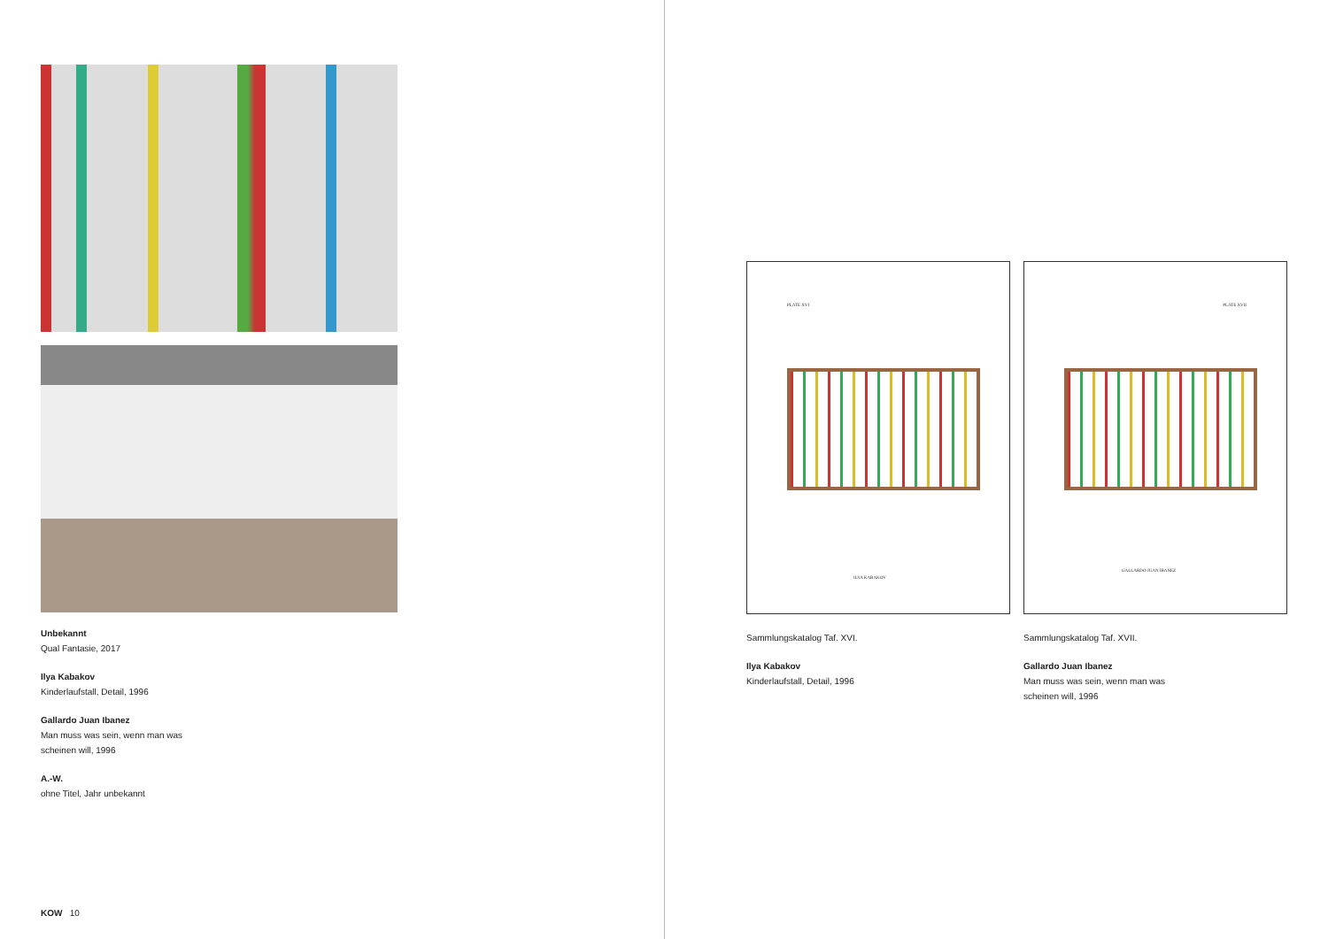Unbekannt
Qual Fantasie, 2017
Ilya Kabakov
Kinderlaufstall, Detail, 1996
Gallardo Juan Ibanez
Man muss was sein, wenn man was
scheinen will, 1996
A.-W.
ohne Titel, Jahr unbekannt
KOW 10
PLATE XVI
ILYA KABAKOV
Sammlungskatalog Taf. XVI.
Ilya Kabakov
Kinderlaufstall, Detail, 1996
PLATE XVII
GALLARDO JUAN IBANEZ
Sammlungskatalog Taf. XVII.
Gallardo Juan Ibanez
Man muss was sein, wenn man was
scheinen will, 1996